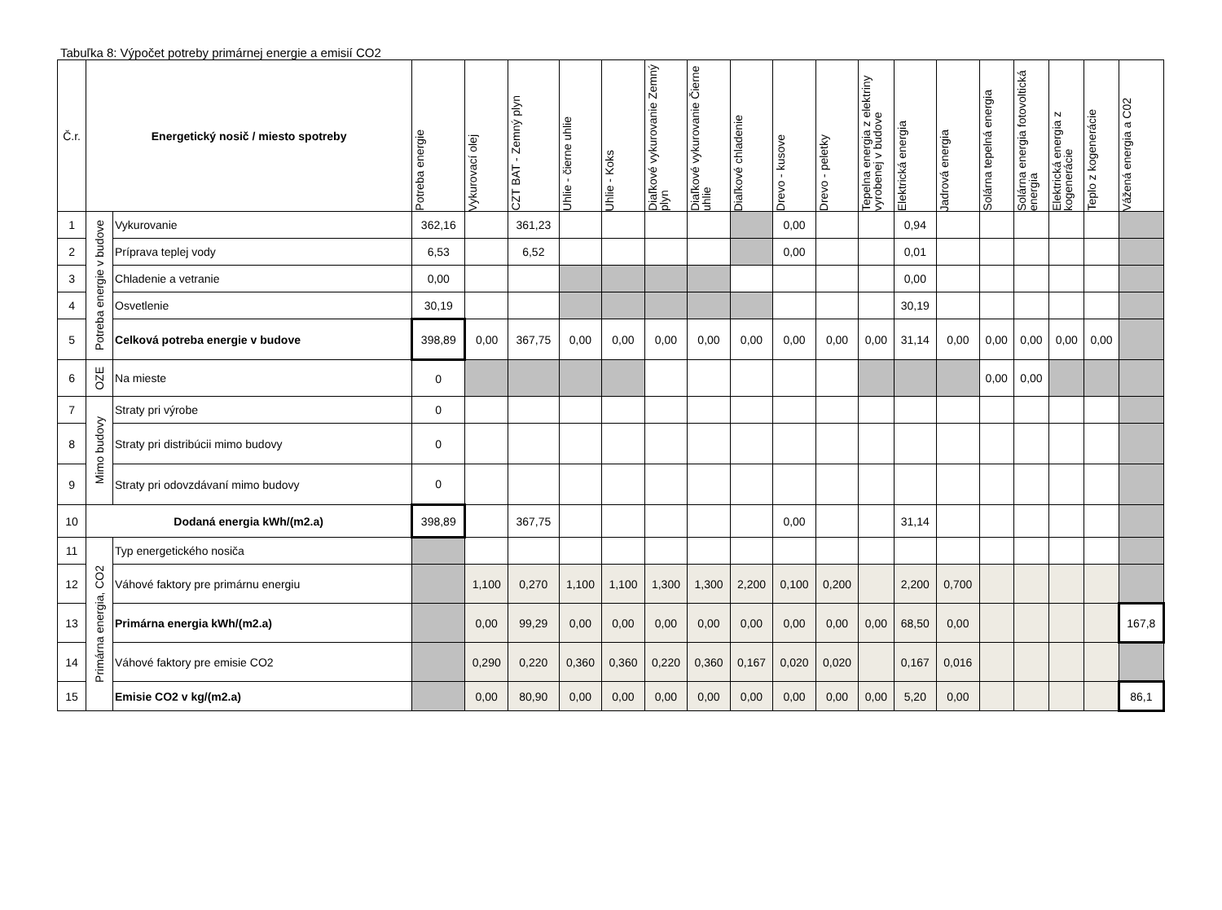Tabuľka 8: Výpočet potreby primárnej energie a emisií CO2
| Č.r. | Energetický nosič / miesto spotreby | | Potreba energie | Vykurovací olej | CZT BAT - Zemný plyn | Uhlie - čierne uhlie | Uhlie - Koks | Diaľkové vykurovanie Zemný plyn | Diaľkové vykurovanie Čierne uhlie | Diaľkové chladenie | Drevo - kusove | Drevo - peletky | Tepelna energia z elektriny vyrobenej v budove | Elektrická energia | Jadrová energia | Solárna tepelná energia | Solárna energia fotovoltická energia | Elektrická energia z kogenerácie | Teplo z kogenerácie | Vážená energia a C02 |
| --- | --- | --- | --- | --- | --- | --- | --- | --- | --- | --- | --- | --- | --- | --- | --- | --- | --- | --- | --- | --- |
| 1 | Potreba energie v budove | Vykurovanie | 362,16 | | 361,23 | | | | | | 0,00 | | | 0,94 | | | | | | |
| 2 | | Príprava teplej vody | 6,53 | | 6,52 | | | | | | 0,00 | | | 0,01 | | | | | | |
| 3 | | Chladenie a vetranie | 0,00 | | | | | | | | | | | 0,00 | | | | | | |
| 4 | | Osvetlenie | 30,19 | | | | | | | | | | | 30,19 | | | | | | |
| 5 | | Celková potreba energie v budove | 398,89 | 0,00 | 367,75 | 0,00 | 0,00 | 0,00 | 0,00 | 0,00 | 0,00 | 0,00 | 0,00 | 31,14 | 0,00 | 0,00 | 0,00 | 0,00 | 0,00 | |
| 6 | OZE | Na mieste | 0 | | | | | | | | | | | | | 0,00 | 0,00 | | | |
| 7 | Mimo budovy | Straty pri výrobe | 0 | | | | | | | | | | | | | | | | | |
| 8 | | Straty pri distribúcii mimo budovy | 0 | | | | | | | | | | | | | | | | | |
| 9 | | Straty pri odovzdávaní mimo budovy | 0 | | | | | | | | | | | | | | | | | |
| 10 | Dodaná energia kWh/(m2.a) | | 398,89 | | 367,75 | | | | | | 0,00 | | | 31,14 | | | | | | |
| 11 | Primárna energia, CO2 | Typ energetického nosiča | | | | | | | | | | | | | | | | | | |
| 12 | | Váhové faktory pre primárnu energiu | | 1,100 | 0,270 | 1,100 | 1,100 | 1,300 | 1,300 | 2,200 | 0,100 | 0,200 | | 2,200 | 0,700 | | | | | |
| 13 | | Primárna energia kWh/(m2.a) | | 0,00 | 99,29 | 0,00 | 0,00 | 0,00 | 0,00 | 0,00 | 0,00 | 0,00 | 0,00 | 68,50 | 0,00 | | | | | 167,8 |
| 14 | | Váhové faktory pre emisie CO2 | | 0,290 | 0,220 | 0,360 | 0,360 | 0,220 | 0,360 | 0,167 | 0,020 | 0,020 | | 0,167 | 0,016 | | | | | |
| 15 | | Emisie CO2 v kg/(m2.a) | | 0,00 | 80,90 | 0,00 | 0,00 | 0,00 | 0,00 | 0,00 | 0,00 | 0,00 | 0,00 | 5,20 | 0,00 | | | | | 86,1 |